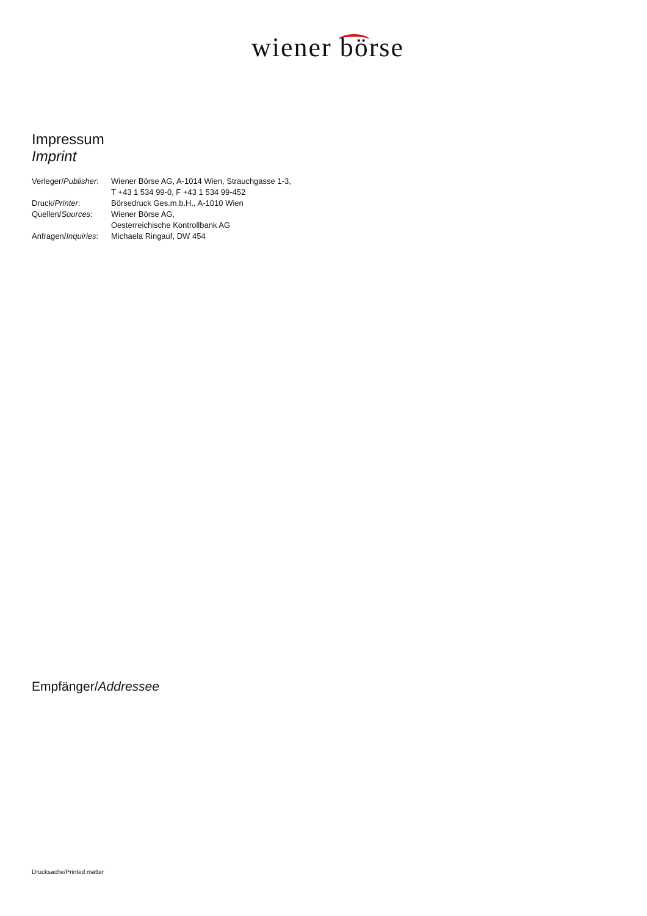wiener börse
Impressum
Imprint
| Verleger/ Publisher : | Wiener Börse AG, A-1014 Wien, Strauchgasse 1-3, T +43 1 534 99-0, F +43 1 534 99-452 |
| Druck/ Printer : | Börsedruck Ges.m.b.H., A-1010 Wien |
| Quellen/ Sources : | Wiener Börse AG, Oesterreichische Kontrollbank AG |
| Anfragen/ Inquiries : | Michaela Ringauf, DW 454 |
Empfänger/Addressee
Drucksache/Printed matter